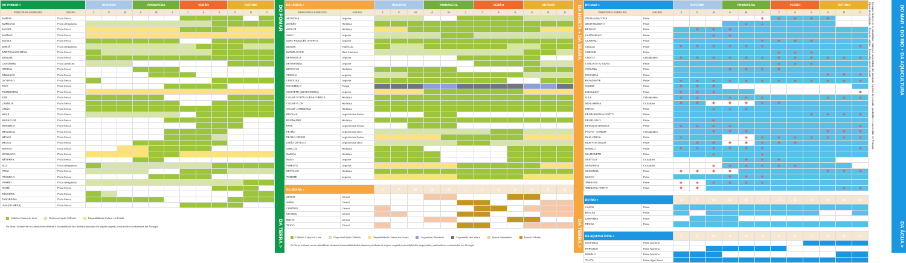| DO POMAR > | | INVERNO | | | PRIMAVERA | | | VERÃO | | | OUTONO | | |
| --- | --- | --- | --- | --- | --- | --- | --- | --- | --- | --- | --- | --- | --- |
| PRINCIPAIS ESPÉCIES | GRUPO | J | F | M | A | M | J | J | A | S | O | N | D |
| AMEIXA | Fruto fresco | | | | | | | | | | | | |
| AMÊNDOA | Fruto oleaginoso | | | | | | | | | | | | |
| AMORA | Fruto fresco | | | | | | | | | | | | |
| ANANÁS | Fruto fresco | | | | | | | | | | | | |
| ANONA | Fruto fresco | | | | | | | | | | | | |
| AVELÃ | Fruto oleaginoso | | | | | | | | | | | | |
| AZEITONA DE MESA | Fruto fresco | | | | | | | | | | | | |
| BANANA | Fruto fresco | | | | | | | | | | | | |
| CASTANHA | Fruto amiláceo | | | | | | | | | | | | |
| CEREJA | Fruto fresco | | | | | | | | | | | | |
| DAMASCO | Fruto fresco | | | | | | | | | | | | |
| DIÓSPIRO | Fruto fresco | | | | | | | | | | | | |
| FIGO | Fruto fresco | | | | | | | | | | | | |
| FRAMBOESA | Fruto fresco | | | | | | | | | | | | |
| KIWI | Fruto fresco | | | | | | | | | | | | |
| LARANJA | Fruto fresco | | | | | | | | | | | | |
| LIMÃO | Fruto fresco | | | | | | | | | | | | |
| MAÇÃ | Fruto fresco | | | | | | | | | | | | |
| MARACUJÁ | Fruto fresco | | | | | | | | | | | | |
| MARMELO | Fruto fresco | | | | | | | | | | | | |
| MELANCIA | Fruto fresco | | | | | | | | | | | | |
| MELÃO | Fruto fresco | | | | | | | | | | | | |
| MELOA | Fruto fresco | | | | | | | | | | | | |
| MIRTILO | Fruto fresco | | | | | | | | | | | | |
| MORANGO | Fruto fresco | | | | | | | | | | | | |
| NÊSPERA | Fruto fresco | | | | | | | | | | | | |
| NOZ | Fruto oleaginoso | | | | | | | | | | | | |
| PERA | Fruto fresco | | | | | | | | | | | | |
| PÊSSEGO | Fruto fresco | | | | | | | | | | | | |
| PINHÃO | Fruto oleaginoso | | | | | | | | | | | | |
| ROMÃ | Fruto fresco | | | | | | | | | | | | |
| TÂNGERA | Fruto fresco | | | | | | | | | | | | |
| TANGERINA | Fruto fresco | | | | | | | | | | | | |
| UVA (DE MESA) | Fruto fresco | | | | | | | | | | | | |
Colheita Cultura Ar Livre Disponível Após Colheita Disponibilidade Cultivo em Estufa
Da Terra: Incluem-se os calendários relativos à sazonalidade dos diversos produtos de origem vegetal, produzidos e consumidos em Portugal
DO POMAR DA TERRA >
| DA HORTA > | | INVERNO | | | PRIMAVERA | | | VERÃO | | | OUTONO | | |
| --- | --- | --- | --- | --- | --- | --- | --- | --- | --- | --- | --- | --- | --- |
| PRINCIPAIS ESPÉCIES | GRUPO | J | F | M | A | M | J | J | A | S | O | N | D |
| ABÓBORA | Legume | | | | | | | | | | | | |
| AGRIÃO | Hortaliça | | | | | | | | | | | | |
| ALFACE | Hortaliça | | | | | | | | | | | | |
| ALHO | Legume | | | | | | | | | | | | |
| ALHO FRANCÊS (PORRO) | Legume | | | | | | | | | | | | |
| BATATA | Tubérculo | | | | | | | | | | | | |
| BATATA DOCE | Raiz-tuberosa | | | | | | | | | | | | |
| BERINGELA | Legume | | | | | | | | | | | | |
| BETERRABA | Legume | | | | | | | | | | | | |
| BRÓCOLO | Hortaliça | | | | | | | | | | | | |
| CEBOLA | Legume | | | | | | | | | | | | |
| CENOURA | Legume | | | | | | | | | | | | |
| COGUMELO | Fungo | | | | | | | | | | | | |
| CURGETE (ABOBORINHA) | Legume | | | | | | | | | | | | |
| COUVE PORTUGUESA / PENCA | Hortaliça | | | | | | | | | | | | |
| COUVE-FLOR | Hortaliça | | | | | | | | | | | | |
| COUVE-LOMBARDA | Hortaliça | | | | | | | | | | | | |
| ERVILHA | Leguminosa fresca | | | | | | | | | | | | |
| ESPINAFRE | Hortaliça | | | | | | | | | | | | |
| FAVA | Leguminosa fresca | | | | | | | | | | | | |
| FEIJÃO | Leguminosa seca | | | | | | | | | | | | |
| FEIJÃO-VERDE | Leguminosa fresca | | | | | | | | | | | | |
| GRÃO-DE-BICO | Leguminosa seca | | | | | | | | | | | | |
| GRELOS | Hortaliça | | | | | | | | | | | | |
| NABIÇA | Hortaliça | | | | | | | | | | | | |
| NABO | Legume | | | | | | | | | | | | |
| PIMENTO | Legume | | | | | | | | | | | | |
| REPOLHO | Hortaliça | | | | | | | | | | | | |
| TOMATE | Legume | | | | | | | | | | | | |
| DA SEARA > | | J | F | M | A | M | J | J | A | S | O | N | D |
| --- | --- | --- | --- | --- | --- | --- | --- | --- | --- | --- | --- | --- | --- |
| ARROZ | Cereal | | | | | | | | | | | | |
| AVEIA | Cereal | | | | | | | | | | | | |
| CENTEIO | Cereal | | | | | | | | | | | | |
| CEVADA | Cereal | | | | | | | | | | | | |
| MILHO | Cereal | | | | | | | | | | | | |
| TRIGO | Cereal | | | | | | | | | | | | |
Colheita Cultura Ar Livre Disponível Após Colheita Disponibilidade Cultivo em Estufa Cogumelos Silvestres Cogumelos de Cultura Época Sementeira Época Colheita
Da Terra: Incluem-se os calendários relativos à sazonalidade dos diversos produtos de origem vegetal (com adição dos cogumelos), produzidos e consumidos em Portugal
DA HORTA + DA SEARA DA TERRA >
| DO MAR > | | INVERNO | | | PRIMAVERA | | | VERÃO | | | OUTONO | | |
| --- | --- | --- | --- | --- | --- | --- | --- | --- | --- | --- | --- | --- | --- |
| PRINCIPAIS ESPÉCIES | GRUPO | J | F | M | A | M | J | J | A | S | O | N | D |
| ATUM-ALBACORA | Peixe | | | | | | | | | | | | |
| ATUM-RABILHO | Peixe | | | | | | | | | | | | |
| BESUGO | Peixe | | | | | | | | | | | | |
| CANTARILHO | Peixe | | | | | | | | | | | | |
| CARAPAU | Peixe | | | | | | | | | | | | |
| CAVALA | Peixe | | | | | | | | | | | | |
| CHERNE | Peixe | | | | | | | | | | | | |
| CHOCO | Cefalópodes | | | | | | | | | | | | |
| CONGRO OU SAFIO | Peixe | | | | | | | | | | | | |
| CORVINA | Peixe | | | | | | | | | | | | |
| DOURADA | Peixe | | | | | | | | | | | | |
| ESPADARTE | Peixe | | | | | | | | | | | | |
| GORAZ | Peixe | | | | | | | | | | | | |
| LINGUADO | Peixe | | | | | | | | | | | | |
| LULA | Cefalópodes | | | | | | | | | | | | |
| NAVALHEIRA | Crustáceo | | | | | | | | | | | | |
| PARGO | Peixe | | | | | | | | | | | | |
| PEIXE-ESPADA-PRETO | Peixe | | | | | | | | | | | | |
| PEIXE-GALO | Peixe | | | | | | | | | | | | |
| PESCADA-BRANCA | Peixe | | | | | | | | | | | | |
| POLVO - COMUM | Cefalópodes | | | | | | | | | | | | |
| RAIA-LENGA | Peixe | | | | | | | | | | | | |
| RAIA-PONTUADA | Peixe | | | | | | | | | | | | |
| ROBALO | Peixe | | | | | | | | | | | | |
| SALMONETE | Peixe | | | | | | | | | | | | |
| SANTOLA | Crustáceo | | | | | | | | | | | | |
| SAPATEIRA | Crustáceo | | | | | | | | | | | | |
| SARDINHA | Peixe | | | | | | | | | | | | |
| SARGO | Peixe | | | | | | | | | | | | |
| TAMBORIL | Peixe | | | | | | | | | | | | |
| TAMBORIL PRETO | Peixe | | | | | | | | | | | | |
| DO RIO > | | J | F | M | A | M | J | J | A | S | O | N | D |
| --- | --- | --- | --- | --- | --- | --- | --- | --- | --- | --- | --- | --- | --- |
| CARPA | Peixe | | | | | | | | | | | | |
| ENGUIA | Peixe | | | | | | | | | | | | |
| LAMPREIA | Peixe | | | | | | | | | | | | |
| PERCA | Peixe | | | | | | | | | | | | |
| DA AQUICULTURA > | | J | F | M | A | M | J | J | A | S | O | N | D |
| --- | --- | --- | --- | --- | --- | --- | --- | --- | --- | --- | --- | --- | --- |
| DOURADA | Peixe Marinho | | | | | | | | | | | | |
| PREGADO | Peixe Marinho | | | | | | | | | | | | |
| ROBALO | Peixe Marinho | | | | | | | | | | | | |
| TRUTA | Peixe Água Doce | | | | | | | | | | | | |
Época de reprodução · Época de captura · Época disponível mercado
Da Água: Incluem-se os calendários relativos à sazonalidade das principais espécies de pescado, produzidas e consumidas em Portugal.
DO MAR + DO RIO + DA AQUICULTURA DA ÁGUA >